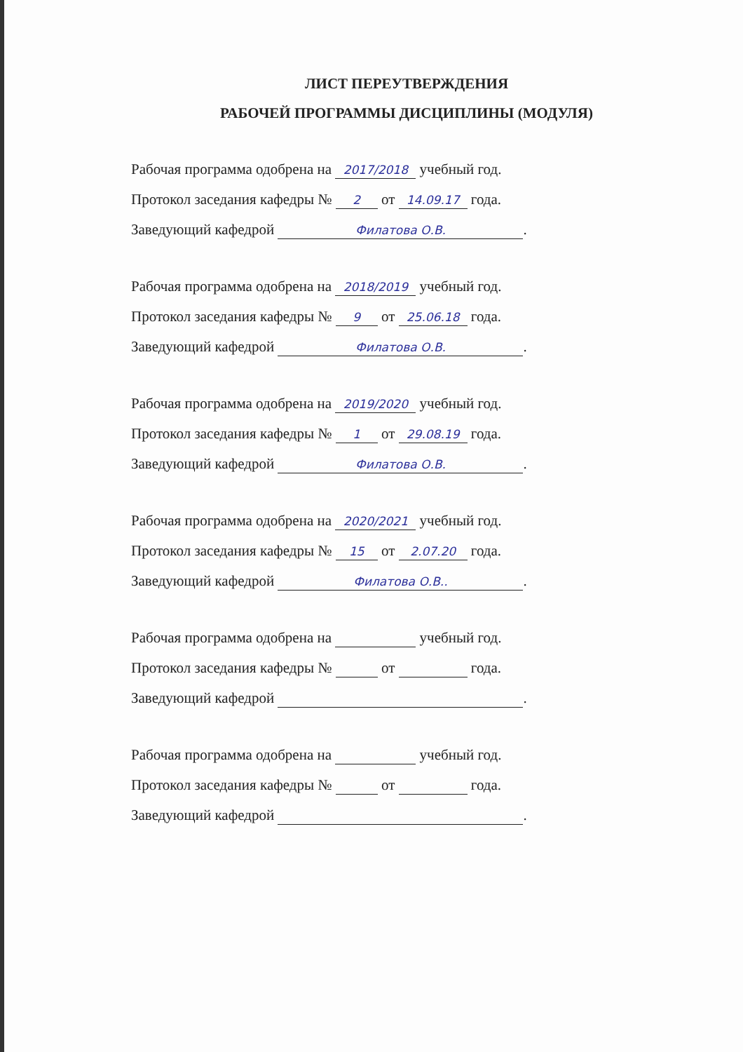ЛИСТ ПЕРЕУТВЕРЖДЕНИЯ
РАБОЧЕЙ ПРОГРАММЫ ДИСЦИПЛИНЫ (МОДУЛЯ)
Рабочая программа одобрена на 2017/2018 учебный год.
Протокол заседания кафедры № 2 от 14.09.17 года.
Заведующий кафедрой Филатова О.В..
Рабочая программа одобрена на 2018/2019 учебный год.
Протокол заседания кафедры № 9 от 25.06.18 года.
Заведующий кафедрой Филатова О.В..
Рабочая программа одобрена на 2019/2020 учебный год.
Протокол заседания кафедры № 1 от 29.08.19 года.
Заведующий кафедрой Филатова О.В..
Рабочая программа одобрена на 2020/2021 учебный год.
Протокол заседания кафедры № 15 от 2.07.20 года.
Заведующий кафедрой Филатова О.В...
Рабочая программа одобрена на учебный год.
Протокол заседания кафедры № от года.
Заведующий кафедрой .
Рабочая программа одобрена на учебный год.
Протокол заседания кафедры № от года.
Заведующий кафедрой .